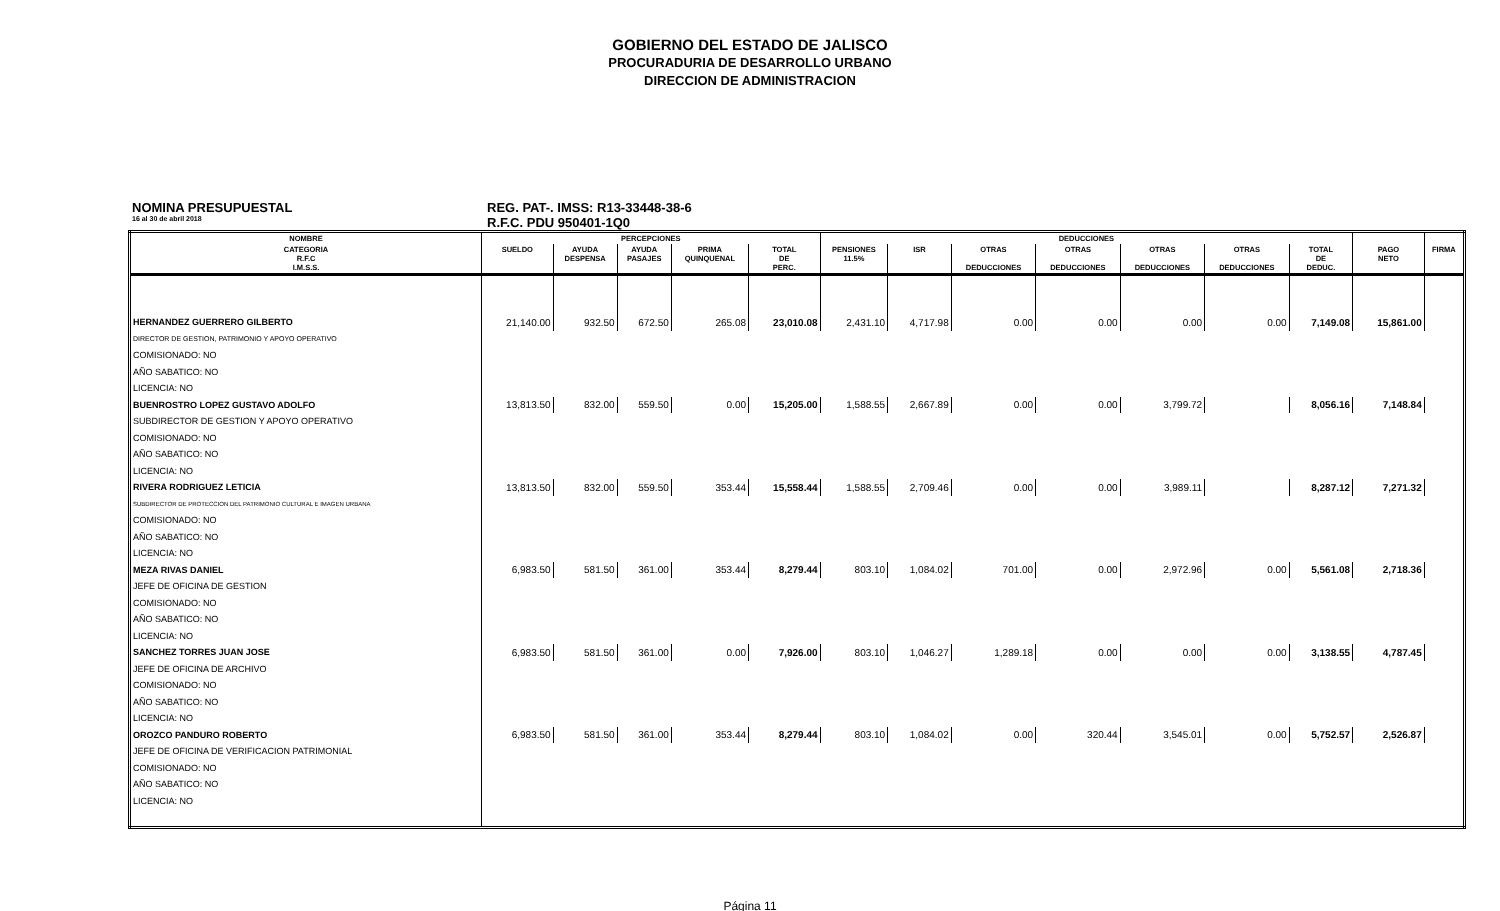GOBIERNO DEL ESTADO DE JALISCO
PROCURADURIA DE DESARROLLO URBANO
DIRECCION DE ADMINISTRACION
NOMINA PRESUPUESTAL
16 al 30 de abril 2018
REG. PAT-. IMSS: R13-33448-38-6
R.F.C. PDU 950401-1Q0
| NOMBRE | PERCEPCIONES | | | | | DEDUCCIONES | | | | | | | | |
| --- | --- | --- | --- | --- | --- | --- | --- | --- | --- | --- | --- | --- | --- | --- |
| CATEGORIA R.F.C I.M.S.S. | SUELDO | AYUDA DESPENSA | AYUDA PASAJES | PRIMA QUINQUENAL | TOTAL DE PERC. | PENSIONES 11.5% | ISR | OTRAS DEDUCCIONES | OTRAS DEDUCCIONES | OTRAS DEDUCCIONES | OTRAS DEDUCCIONES | TOTAL DE DEDUC. | PAGO NETO | FIRMA |
| HERNANDEZ GUERRERO GILBERTO | 21,140.00 | 932.50 | 672.50 | 265.08 | 23,010.08 | 2,431.10 | 4,717.98 | 0.00 | 0.00 | 0.00 | 0.00 | 7,149.08 | 15,861.00 | |
| DIRECTOR DE GESTION, PATRIMONIO Y APOYO OPERATIVO | | | | | | | | | | | | | | |
| COMISIONADO: NO | | | | | | | | | | | | | | |
| AÑO SABATICO: NO | | | | | | | | | | | | | | |
| LICENCIA: NO | | | | | | | | | | | | | | |
| BUENROSTRO LOPEZ GUSTAVO ADOLFO | 13,813.50 | 832.00 | 559.50 | 0.00 | 15,205.00 | 1,588.55 | 2,667.89 | 0.00 | 0.00 | 3,799.72 | | 8,056.16 | 7,148.84 | |
| SUBDIRECTOR DE GESTION Y APOYO OPERATIVO | | | | | | | | | | | | | | |
| COMISIONADO: NO | | | | | | | | | | | | | | |
| AÑO SABATICO: NO | | | | | | | | | | | | | | |
| LICENCIA: NO | | | | | | | | | | | | | | |
| RIVERA RODRIGUEZ LETICIA | 13,813.50 | 832.00 | 559.50 | 353.44 | 15,558.44 | 1,588.55 | 2,709.46 | 0.00 | 0.00 | 3,989.11 | | 8,287.12 | 7,271.32 | |
| SUBDIRECTOR DE PROTECCION DEL PATRIMONIO CULTURAL E IMAGEN URBANA | | | | | | | | | | | | | | |
| COMISIONADO: NO | | | | | | | | | | | | | | |
| AÑO SABATICO: NO | | | | | | | | | | | | | | |
| LICENCIA: NO | | | | | | | | | | | | | | |
| MEZA RIVAS DANIEL | 6,983.50 | 581.50 | 361.00 | 353.44 | 8,279.44 | 803.10 | 1,084.02 | 701.00 | 0.00 | 2,972.96 | 0.00 | 5,561.08 | 2,718.36 | |
| JEFE DE OFICINA DE GESTION | | | | | | | | | | | | | | |
| COMISIONADO: NO | | | | | | | | | | | | | | |
| AÑO SABATICO: NO | | | | | | | | | | | | | | |
| LICENCIA: NO | | | | | | | | | | | | | | |
| SANCHEZ TORRES JUAN JOSE | 6,983.50 | 581.50 | 361.00 | 0.00 | 7,926.00 | 803.10 | 1,046.27 | 1,289.18 | 0.00 | 0.00 | 0.00 | 3,138.55 | 4,787.45 | |
| JEFE DE OFICINA DE ARCHIVO | | | | | | | | | | | | | | |
| COMISIONADO: NO | | | | | | | | | | | | | | |
| AÑO SABATICO: NO | | | | | | | | | | | | | | |
| LICENCIA: NO | | | | | | | | | | | | | | |
| OROZCO PANDURO ROBERTO | 6,983.50 | 581.50 | 361.00 | 353.44 | 8,279.44 | 803.10 | 1,084.02 | 0.00 | 320.44 | 3,545.01 | 0.00 | 5,752.57 | 2,526.87 | |
| JEFE DE OFICINA DE VERIFICACION PATRIMONIAL | | | | | | | | | | | | | | |
| COMISIONADO: NO | | | | | | | | | | | | | | |
| AÑO SABATICO: NO | | | | | | | | | | | | | | |
| LICENCIA: NO | | | | | | | | | | | | | | |
Página 11